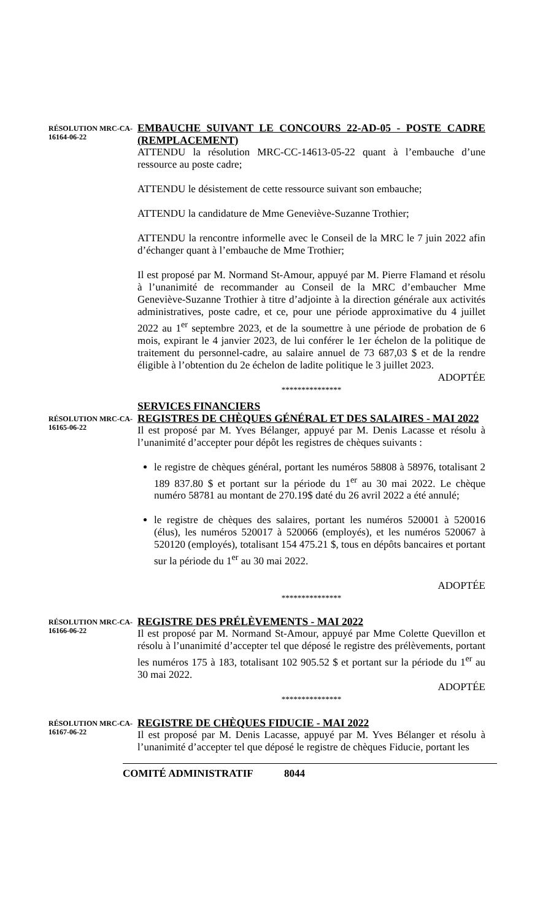RÉSOLUTION MRC-CA- 16164-06-22
EMBAUCHE SUIVANT LE CONCOURS 22-AD-05 - POSTE CADRE (REMPLACEMENT)
ATTENDU la résolution MRC-CC-14613-05-22 quant à l’embauche d’une ressource au poste cadre;
ATTENDU le désistement de cette ressource suivant son embauche;
ATTENDU la candidature de Mme Geneviève-Suzanne Trothier;
ATTENDU la rencontre informelle avec le Conseil de la MRC le 7 juin 2022 afin d’échanger quant à l’embauche de Mme Trothier;
Il est proposé par M. Normand St-Amour, appuyé par M. Pierre Flamand et résolu à l’unanimité de recommander au Conseil de la MRC d’embaucher Mme Geneviève-Suzanne Trothier à titre d’adjointe à la direction générale aux activités administratives, poste cadre, et ce, pour une période approximative du 4 juillet 2022 au 1<sup>er</sup> septembre 2023, et de la soumettre à une période de probation de 6 mois, expirant le 4 janvier 2023, de lui conférer le 1er échelon de la politique de traitement du personnel-cadre, au salaire annuel de 73 687,03 $ et de la rendre éligible à l’obtention du 2e échelon de ladite politique le 3 juillet 2023.
ADOPTÉE
***************
SERVICES FINANCIERS
RÉSOLUTION MRC-CA- 16165-06-22
REGISTRES DE CHÈQUES GÉNÉRAL ET DES SALAIRES - MAI 2022
Il est proposé par M. Yves Bélanger, appuyé par M. Denis Lacasse et résolu à l’unanimité d’accepter pour dépôt les registres de chèques suivants :
le registre de chèques général, portant les numéros 58808 à 58976, totalisant 2 189 837.80 $ et portant sur la période du 1<sup>er</sup> au 30 mai 2022. Le chèque numéro 58781 au montant de 270.19$ daté du 26 avril 2022 a été annulé;
le registre de chèques des salaires, portant les numéros 520001 à 520016 (élus), les numéros 520017 à 520066 (employés), et les numéros 520067 à 520120 (employés), totalisant 154 475.21 $, tous en dépôts bancaires et portant sur la période du 1<sup>er</sup> au 30 mai 2022.
ADOPTÉE
***************
RÉSOLUTION MRC-CA- 16166-06-22
REGISTRE DES PRÉLÈVEMENTS - MAI 2022
Il est proposé par M. Normand St-Amour, appuyé par Mme Colette Quevillon et résolu à l’unanimité d’accepter tel que déposé le registre des prélèvements, portant les numéros 175 à 183, totalisant 102 905.52 $ et portant sur la période du 1<sup>er</sup> au 30 mai 2022.
ADOPTÉE
***************
RÉSOLUTION MRC-CA- 16167-06-22
REGISTRE DE CHÈQUES FIDUCIE - MAI 2022
Il est proposé par M. Denis Lacasse, appuyé par M. Yves Bélanger et résolu à l’unanimité d’accepter tel que déposé le registre de chèques Fiducie, portant les
COMITÉ ADMINISTRATIF 8044